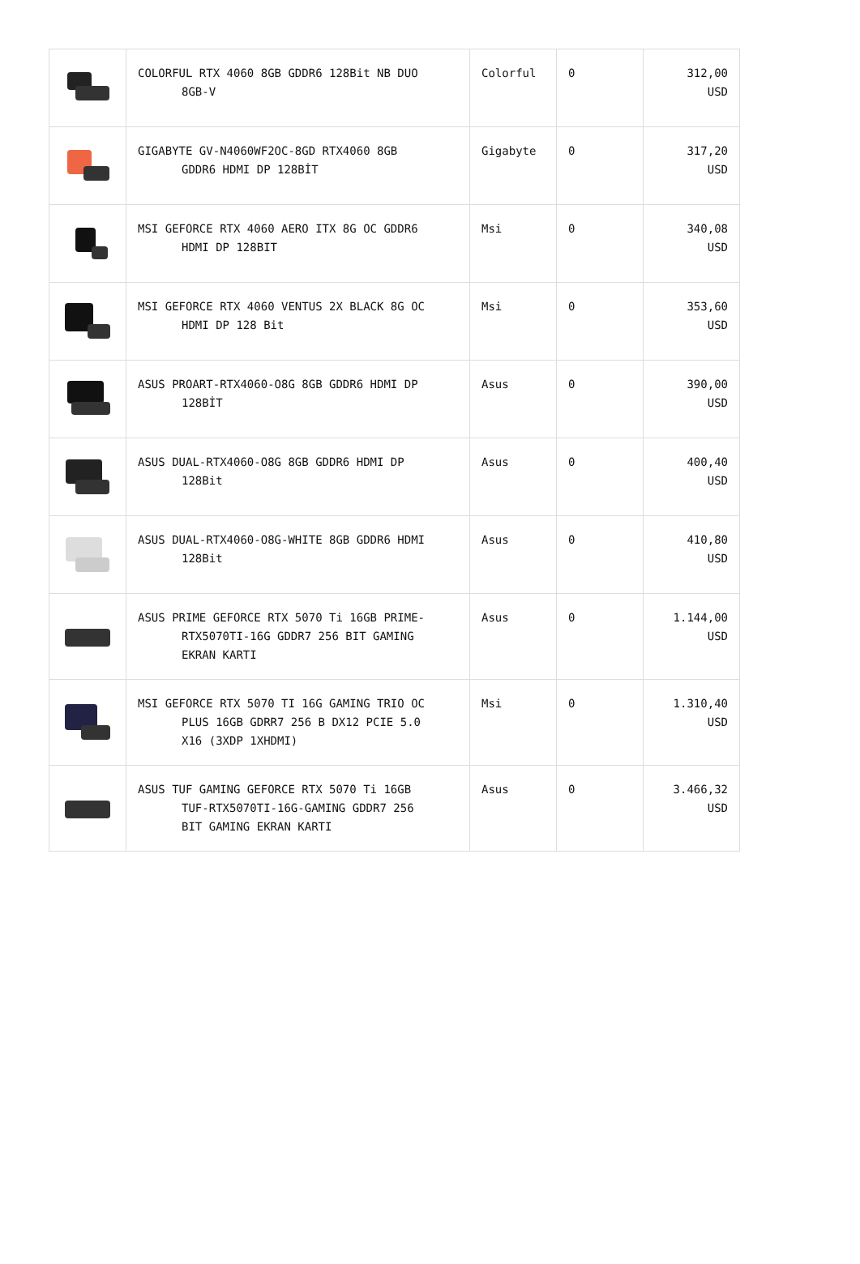| | COLORFUL RTX 4060 8GB GDDR6 128Bit NB DUO 8GB-V | Colorful | 0 | 312,00 USD |
| | GIGABYTE GV-N4060WF2OC-8GD RTX4060 8GB GDDR6 HDMI DP 128BİT | Gigabyte | 0 | 317,20 USD |
| | MSI GEFORCE RTX 4060 AERO ITX 8G OC GDDR6 HDMI DP 128BIT | Msi | 0 | 340,08 USD |
| | MSI GEFORCE RTX 4060 VENTUS 2X BLACK 8G OC HDMI DP 128 Bit | Msi | 0 | 353,60 USD |
| | ASUS PROART-RTX4060-O8G 8GB GDDR6 HDMI DP 128BİT | Asus | 0 | 390,00 USD |
| | ASUS DUAL-RTX4060-O8G 8GB GDDR6 HDMI DP 128Bit | Asus | 0 | 400,40 USD |
| | ASUS DUAL-RTX4060-O8G-WHITE 8GB GDDR6 HDMI 128Bit | Asus | 0 | 410,80 USD |
| | ASUS PRIME GEFORCE RTX 5070 Ti 16GB PRIME- RTX5070TI-16G GDDR7 256 BIT GAMING EKRAN KARTI | Asus | 0 | 1.144,00 USD |
| | MSI GEFORCE RTX 5070 TI 16G GAMING TRIO OC PLUS 16GB GDRR7 256 B DX12 PCIE 5.0 X16 (3XDP 1XHDMI) | Msi | 0 | 1.310,40 USD |
| | ASUS TUF GAMING GEFORCE RTX 5070 Ti 16GB TUF-RTX5070TI-16G-GAMING GDDR7 256 BIT GAMING EKRAN KARTI | Asus | 0 | 3.466,32 USD |